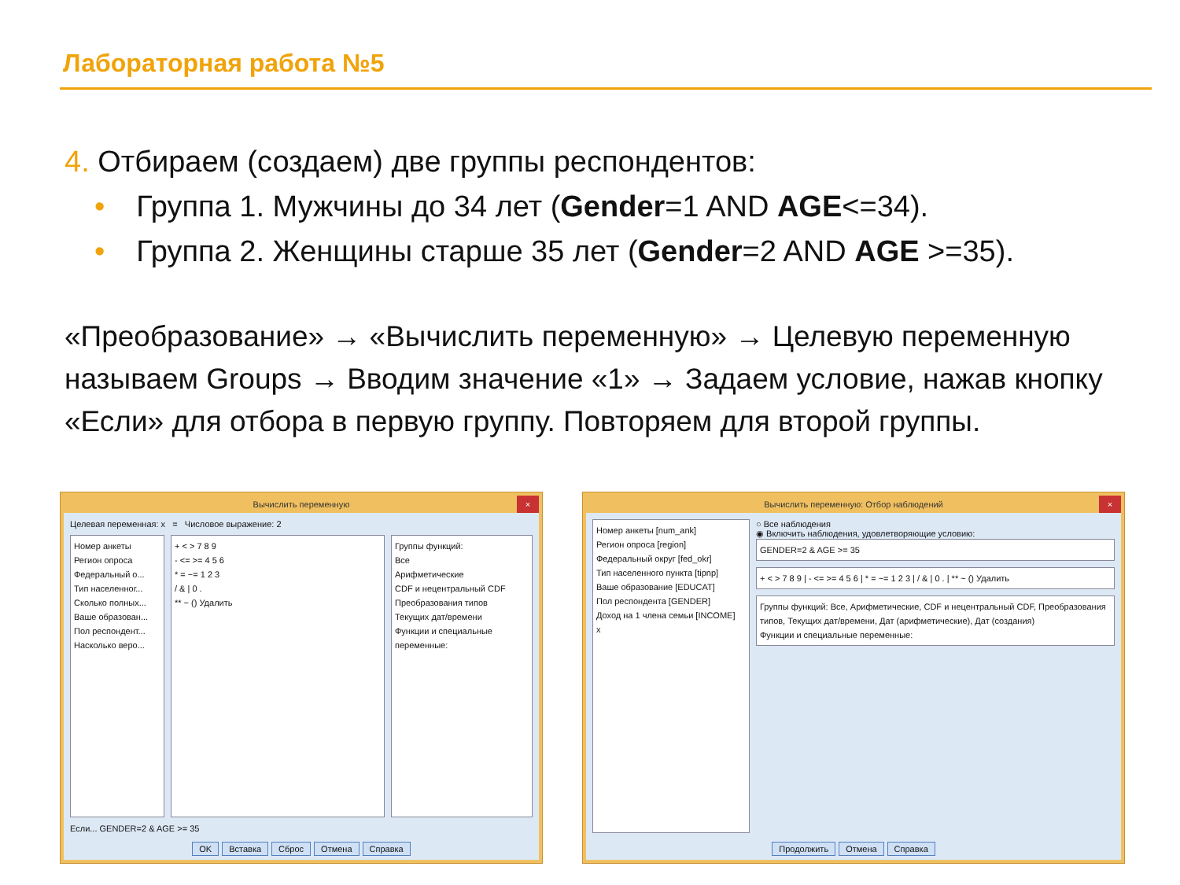Лабораторная работа №5
4. Отбираем (создаем) две группы респондентов:
• Группа 1. Мужчины до 34 лет (Gender=1 AND AGE<=34).
• Группа 2. Женщины старше 35 лет (Gender=2 AND AGE >=35).
«Преобразование» → «Вычислить переменную» → Целевую переменную называем Groups → Вводим значение «1» → Задаем условие, нажав кнопку «Если» для отбора в первую группу. Повторяем для второй группы.
Вычислить переменную ×
Целевая переменная: x = Числовое выражение: 2
Номер анкеты
Регион опроса
Федеральный о...
Тип населенног...
Сколько полных...
Ваше образован...
Пол респондент...
Насколько веро...
+ < > 7 8 9
- <= >= 4 5 6
* = ~= 1 2 3
/ & | 0 .
** ~ () Удалить
Группы функций:
Все
Арифметические
CDF и нецентральный CDF
Преобразования типов
Текущих дат/времени
Функции и специальные переменные:
Если... GENDER=2 & AGE >= 35
OK Вставка Сброс Отмена Справка
Вычислить переменную: Отбор наблюдений ×
Номер анкеты [num_ank]
Регион опроса [region]
Федеральный округ [fed_okr]
Тип населенного пункта [tipnp]
Ваше образование [EDUCAT]
Пол респондента [GENDER]
Доход на 1 члена семьи [INCOME]
x
○ Все наблюдения
◉ Включить наблюдения, удовлетворяющие условию:
GENDER=2 & AGE >= 35
+ < > 7 8 9 | - <= >= 4 5 6 | * = ~= 1 2 3 | / & | 0 . | ** ~ () Удалить
Группы функций: Все, Арифметические, CDF и нецентральный CDF, Преобразования типов, Текущих дат/времени, Дат (арифметические), Дат (создания)
Функции и специальные переменные:
Продолжить Отмена Справка